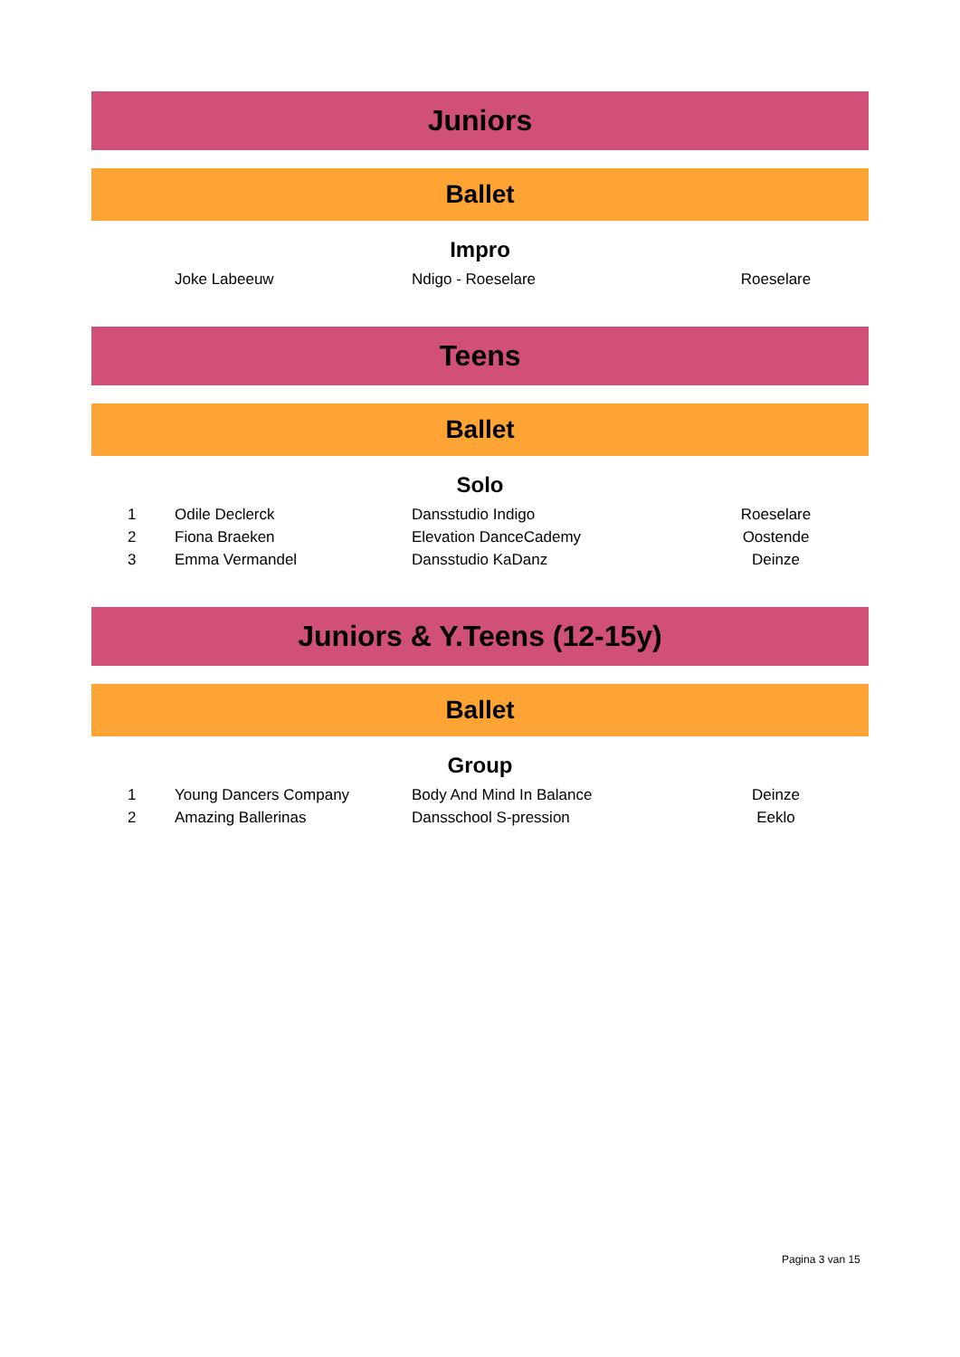Juniors
Ballet
Impro
| | Joke Labeeuw | Ndigo - Roeselare | Roeselare |
Teens
Ballet
Solo
| 1 | Odile Declerck | Dansstudio Indigo | Roeselare |
| 2 | Fiona Braeken | Elevation DanceCademy | Oostende |
| 3 | Emma Vermandel | Dansstudio KaDanz | Deinze |
Juniors & Y.Teens (12-15y)
Ballet
Group
| 1 | Young Dancers Company | Body And Mind In Balance | Deinze |
| 2 | Amazing Ballerinas | Dansschool S-pression | Eeklo |
Pagina 3 van 15